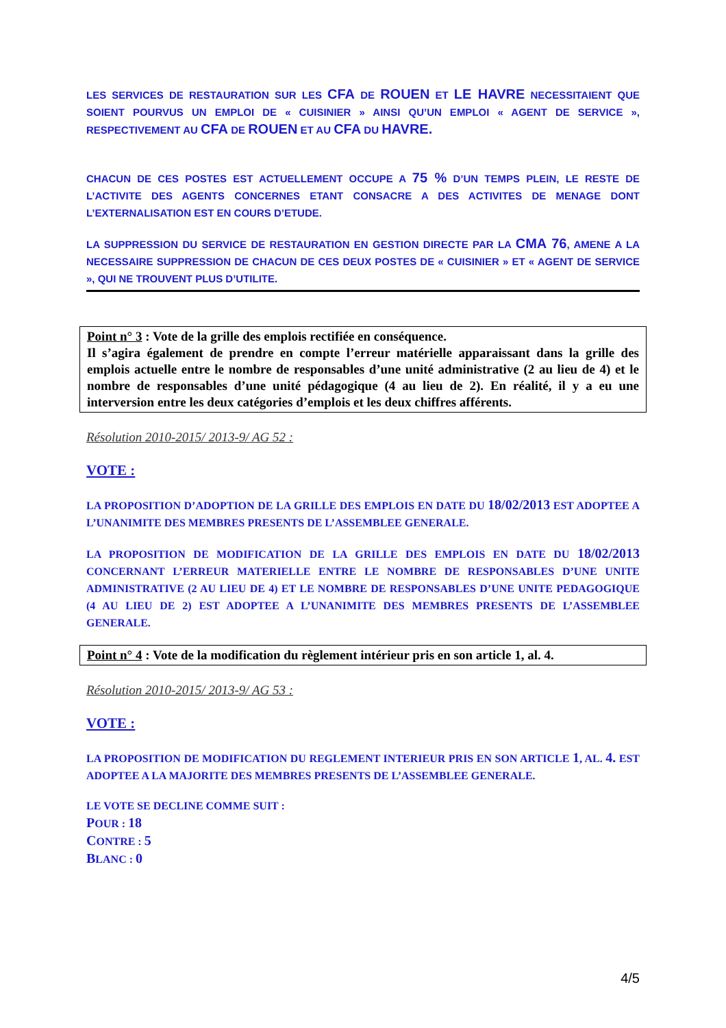LES SERVICES DE RESTAURATION SUR LES CFA DE ROUEN ET LE HAVRE NECESSITAIENT QUE SOIENT POURVUS UN EMPLOI DE « CUISINIER » AINSI QU’UN EMPLOI « AGENT DE SERVICE », RESPECTIVEMENT AU CFA DE ROUEN ET AU CFA DU HAVRE.
CHACUN DE CES POSTES EST ACTUELLEMENT OCCUPE A 75 % D’UN TEMPS PLEIN, LE RESTE DE L’ACTIVITE DES AGENTS CONCERNES ETANT CONSACRE A DES ACTIVITES DE MENAGE DONT L’EXTERNALISATION EST EN COURS D’ETUDE.
LA SUPPRESSION DU SERVICE DE RESTAURATION EN GESTION DIRECTE PAR LA CMA 76, AMENE A LA NECESSAIRE SUPPRESSION DE CHACUN DE CES DEUX POSTES DE « CUISINIER » ET « AGENT DE SERVICE », QUI NE TROUVENT PLUS D’UTILITE.
Point n° 3 : Vote de la grille des emplois rectifiée en conséquence.
Il s’agira également de prendre en compte l’erreur matérielle apparaissant dans la grille des emplois actuelle entre le nombre de responsables d’une unité administrative (2 au lieu de 4) et le nombre de responsables d’une unité pédagogique (4 au lieu de 2). En réalité, il y a eu une interversion entre les deux catégories d’emplois et les deux chiffres afférents.
Résolution 2010-2015/ 2013-9/ AG 52 :
VOTE :
LA PROPOSITION D’ADOPTION DE LA GRILLE DES EMPLOIS EN DATE DU 18/02/2013 EST ADOPTEE A L’UNANIMITE DES MEMBRES PRESENTS DE L’ASSEMBLEE GENERALE.
LA PROPOSITION DE MODIFICATION DE LA GRILLE DES EMPLOIS EN DATE DU 18/02/2013 CONCERNANT L’ERREUR MATERIELLE ENTRE LE NOMBRE DE RESPONSABLES D’UNE UNITE ADMINISTRATIVE (2 AU LIEU DE 4) ET LE NOMBRE DE RESPONSABLES D’UNE UNITE PEDAGOGIQUE (4 AU LIEU DE 2) EST ADOPTEE A L’UNANIMITE DES MEMBRES PRESENTS DE L’ASSEMBLEE GENERALE.
Point n° 4 : Vote de la modification du règlement intérieur pris en son article 1, al. 4.
Résolution 2010-2015/ 2013-9/ AG 53 :
VOTE :
LA PROPOSITION DE MODIFICATION DU REGLEMENT INTERIEUR PRIS EN SON ARTICLE 1, AL. 4. EST ADOPTEE A LA MAJORITE DES MEMBRES PRESENTS DE L’ASSEMBLEE GENERALE.
LE VOTE SE DECLINE COMME SUIT :
POUR : 18
CONTRE : 5
BLANC : 0
4/5